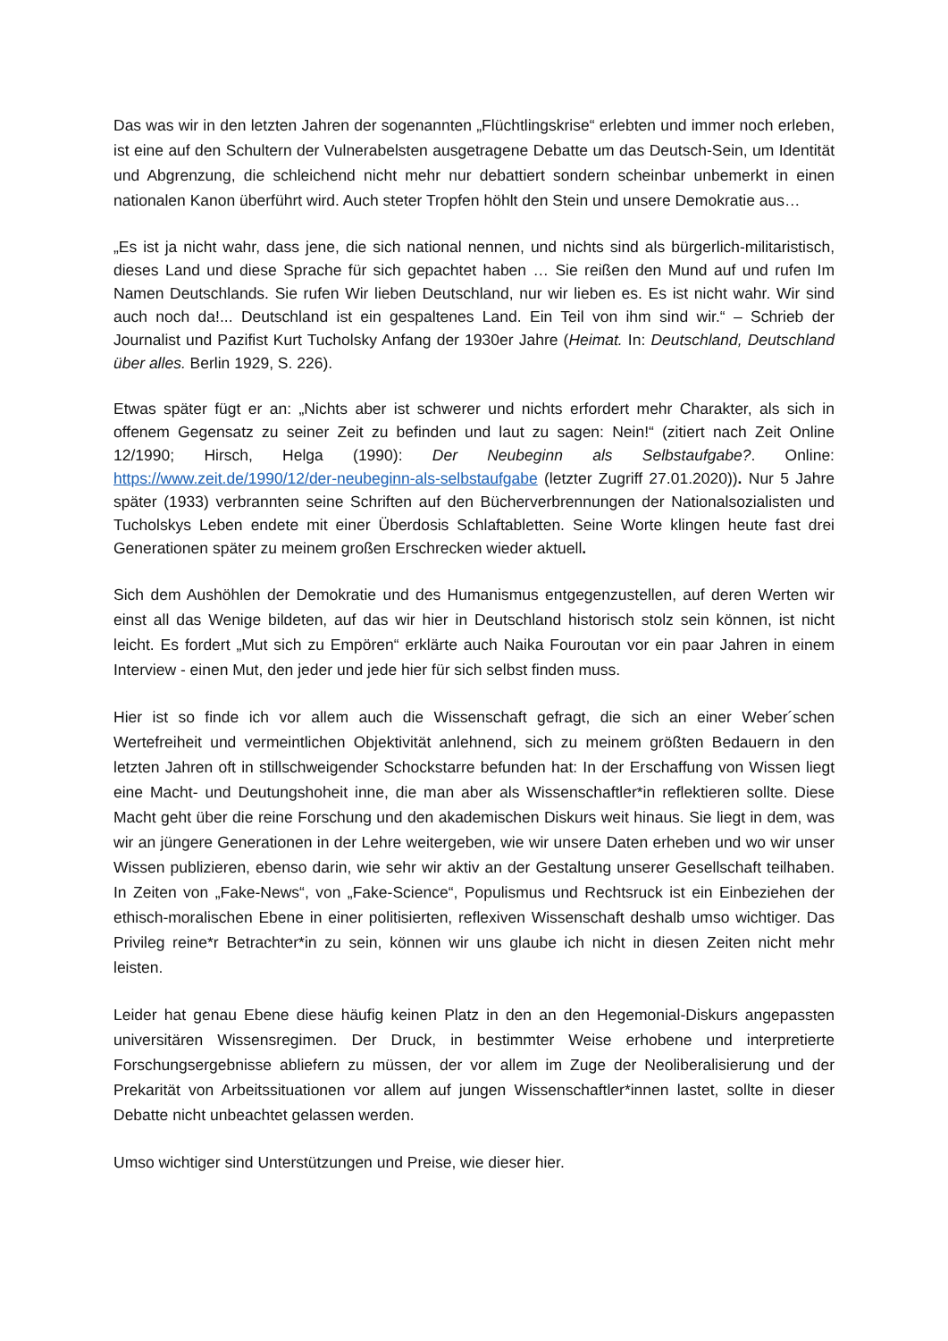Das was wir in den letzten Jahren der sogenannten „Flüchtlingskrise“ erlebten und immer noch erleben, ist eine auf den Schultern der Vulnerabelsten ausgetragene Debatte um das Deutsch-Sein, um Identität und Abgrenzung, die schleichend nicht mehr nur debattiert sondern scheinbar unbemerkt in einen nationalen Kanon überführt wird. Auch steter Tropfen höhlt den Stein und unsere Demokratie aus…
„Es ist ja nicht wahr, dass jene, die sich national nennen, und nichts sind als bürgerlich-militaristisch, dieses Land und diese Sprache für sich gepachtet haben … Sie reißen den Mund auf und rufen Im Namen Deutschlands. Sie rufen Wir lieben Deutschland, nur wir lieben es. Es ist nicht wahr. Wir sind auch noch da!... Deutschland ist ein gespaltenes Land. Ein Teil von ihm sind wir.“ – Schrieb der Journalist und Pazifist Kurt Tucholsky Anfang der 1930er Jahre (Heimat. In: Deutschland, Deutschland über alles. Berlin 1929, S. 226).
Etwas später fügt er an: „Nichts aber ist schwerer und nichts erfordert mehr Charakter, als sich in offenem Gegensatz zu seiner Zeit zu befinden und laut zu sagen: Nein!“ (zitiert nach Zeit Online 12/1990; Hirsch, Helga (1990): Der Neubeginn als Selbstaufgabe?. Online: https://www.zeit.de/1990/12/der-neubeginn-als-selbstaufgabe (letzter Zugriff 27.01.2020)). Nur 5 Jahre später (1933) verbrannten seine Schriften auf den Bücherverbrennungen der Nationalsozialisten und Tucholskys Leben endete mit einer Überdosis Schlaftabletten. Seine Worte klingen heute fast drei Generationen später zu meinem großen Erschrecken wieder aktuell.
Sich dem Aushöhlen der Demokratie und des Humanismus entgegenzustellen, auf deren Werten wir einst all das Wenige bildeten, auf das wir hier in Deutschland historisch stolz sein können, ist nicht leicht. Es fordert „Mut sich zu Empören“ erklärte auch Naika Fouroutan vor ein paar Jahren in einem Interview - einen Mut, den jeder und jede hier für sich selbst finden muss.
Hier ist so finde ich vor allem auch die Wissenschaft gefragt, die sich an einer Weber´schen Wertefreiheit und vermeintlichen Objektivität anlehnend, sich zu meinem größten Bedauern in den letzten Jahren oft in stillschweigender Schockstarre befunden hat: In der Erschaffung von Wissen liegt eine Macht- und Deutungshoheit inne, die man aber als Wissenschaftler*in reflektieren sollte. Diese Macht geht über die reine Forschung und den akademischen Diskurs weit hinaus. Sie liegt in dem, was wir an jüngere Generationen in der Lehre weitergeben, wie wir unsere Daten erheben und wo wir unser Wissen publizieren, ebenso darin, wie sehr wir aktiv an der Gestaltung unserer Gesellschaft teilhaben. In Zeiten von „Fake-News“, von „Fake-Science“, Populismus und Rechtsruck ist ein Einbeziehen der ethisch-moralischen Ebene in einer politisierten, reflexiven Wissenschaft deshalb umso wichtiger. Das Privileg reine*r Betrachter*in zu sein, können wir uns glaube ich nicht in diesen Zeiten nicht mehr leisten.
Leider hat genau Ebene diese häufig keinen Platz in den an den Hegemonial-Diskurs angepassten universitären Wissensregimen. Der Druck, in bestimmter Weise erhobene und interpretierte Forschungsergebnisse abliefern zu müssen, der vor allem im Zuge der Neoliberalisierung und der Prekarität von Arbeitssituationen vor allem auf jungen Wissenschaftler*innen lastet, sollte in dieser Debatte nicht unbeachtet gelassen werden.
Umso wichtiger sind Unterstützungen und Preise, wie dieser hier.